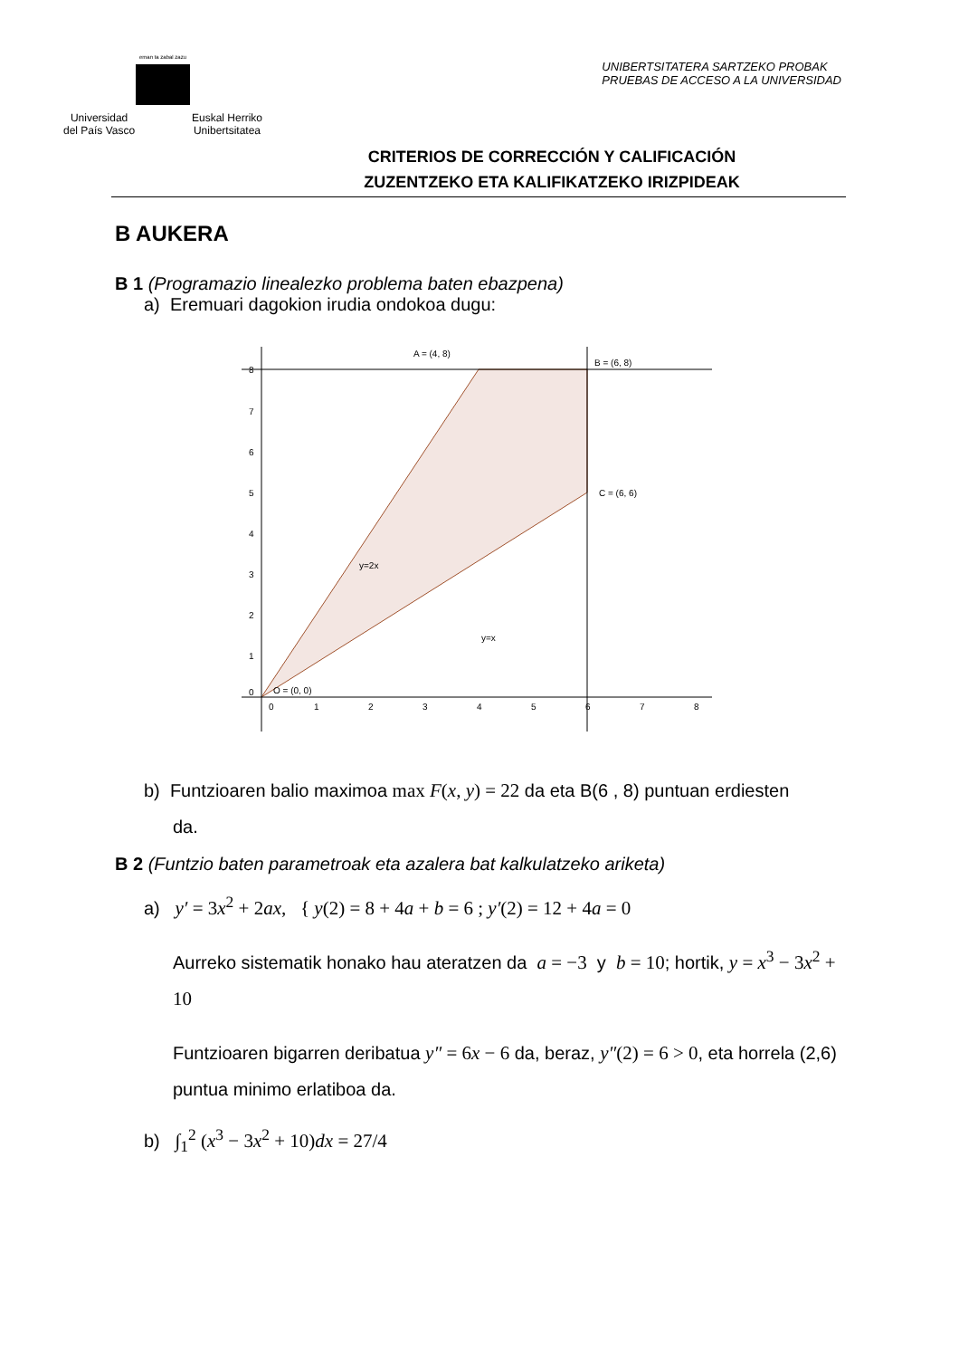eman ta zabal zazu
Universidad
del País Vasco Euskal Herriko
Unibertsitatea
UNIBERTSITATERA SARTZEKO PROBAK
PRUEBAS DE ACCESO A LA UNIVERSIDAD
CRITERIOS DE CORRECCIÓN Y CALIFICACIÓN
ZUZENTZEKO ETA KALIFIKATZEKO IRIZPIDEAK
B AUKERA
B 1 (Programazio linealezko problema baten ebazpena)
a) Eremuari dagokion irudia ondokoa dugu:
A = (4, 8)
B = (6, 8)
C = (6, 6)
y=2x
y=x
O = (0, 0)
8
7
6
5
4
3
2
1
0
0
1
2
3
4
5
6
7
8
b) Funtzioaren balio maximoa max F(x, y) = 22 da eta B(6 , 8) puntuan erdiesten
da.
B 2 (Funtzio baten parametroak eta azalera bat kalkulatzeko ariketa)
a) y′ = 3x<sup>2</sup> + 2ax, { y(2) = 8 + 4a + b = 6 ; y′(2) = 12 + 4a = 0
Aurreko sistematik honako hau ateratzen da a = −3 y b = 10; hortik, y = x<sup>3</sup> − 3x<sup>2</sup> + 10
Funtzioaren bigarren deribatua y″ = 6x − 6 da, beraz, y″(2) = 6 > 0, eta horrela (2,6) puntua minimo erlatiboa da.
b) ∫<sub>1</sub><sup>2</sup> (x<sup>3</sup> − 3x<sup>2</sup> + 10)dx = 27/4